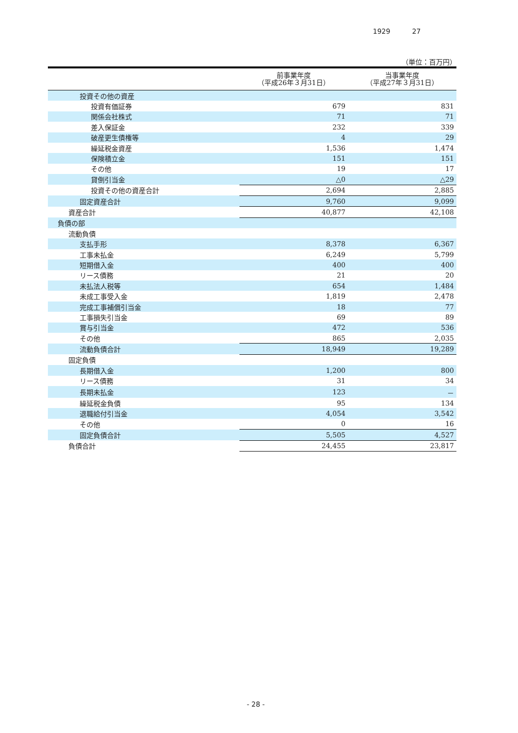1929 27
（単位：百万円）
| | 前事業年度 （平成26年３月31日） | 当事業年度 （平成27年３月31日） |
| --- | --- | --- |
| 投資その他の資産 | | |
| 投資有価証券 | 679 | 831 |
| 関係会社株式 | 71 | 71 |
| 差入保証金 | 232 | 339 |
| 破産更生債権等 | 4 | 29 |
| 繰延税金資産 | 1,536 | 1,474 |
| 保険積立金 | 151 | 151 |
| その他 | 19 | 17 |
| 貸倒引当金 | △0 | △29 |
| 投資その他の資産合計 | 2,694 | 2,885 |
| 固定資産合計 | 9,760 | 9,099 |
| 資産合計 | 40,877 | 42,108 |
| 負債の部 | | |
| 流動負債 | | |
| 支払手形 | 8,378 | 6,367 |
| 工事未払金 | 6,249 | 5,799 |
| 短期借入金 | 400 | 400 |
| リース債務 | 21 | 20 |
| 未払法人税等 | 654 | 1,484 |
| 未成工事受入金 | 1,819 | 2,478 |
| 完成工事補償引当金 | 18 | 77 |
| 工事損失引当金 | 69 | 89 |
| 賞与引当金 | 472 | 536 |
| その他 | 865 | 2,035 |
| 流動負債合計 | 18,949 | 19,289 |
| 固定負債 | | |
| 長期借入金 | 1,200 | 800 |
| リース債務 | 31 | 34 |
| 長期未払金 | 123 | － |
| 繰延税金負債 | 95 | 134 |
| 退職給付引当金 | 4,054 | 3,542 |
| その他 | 0 | 16 |
| 固定負債合計 | 5,505 | 4,527 |
| 負債合計 | 24,455 | 23,817 |
- 28 -